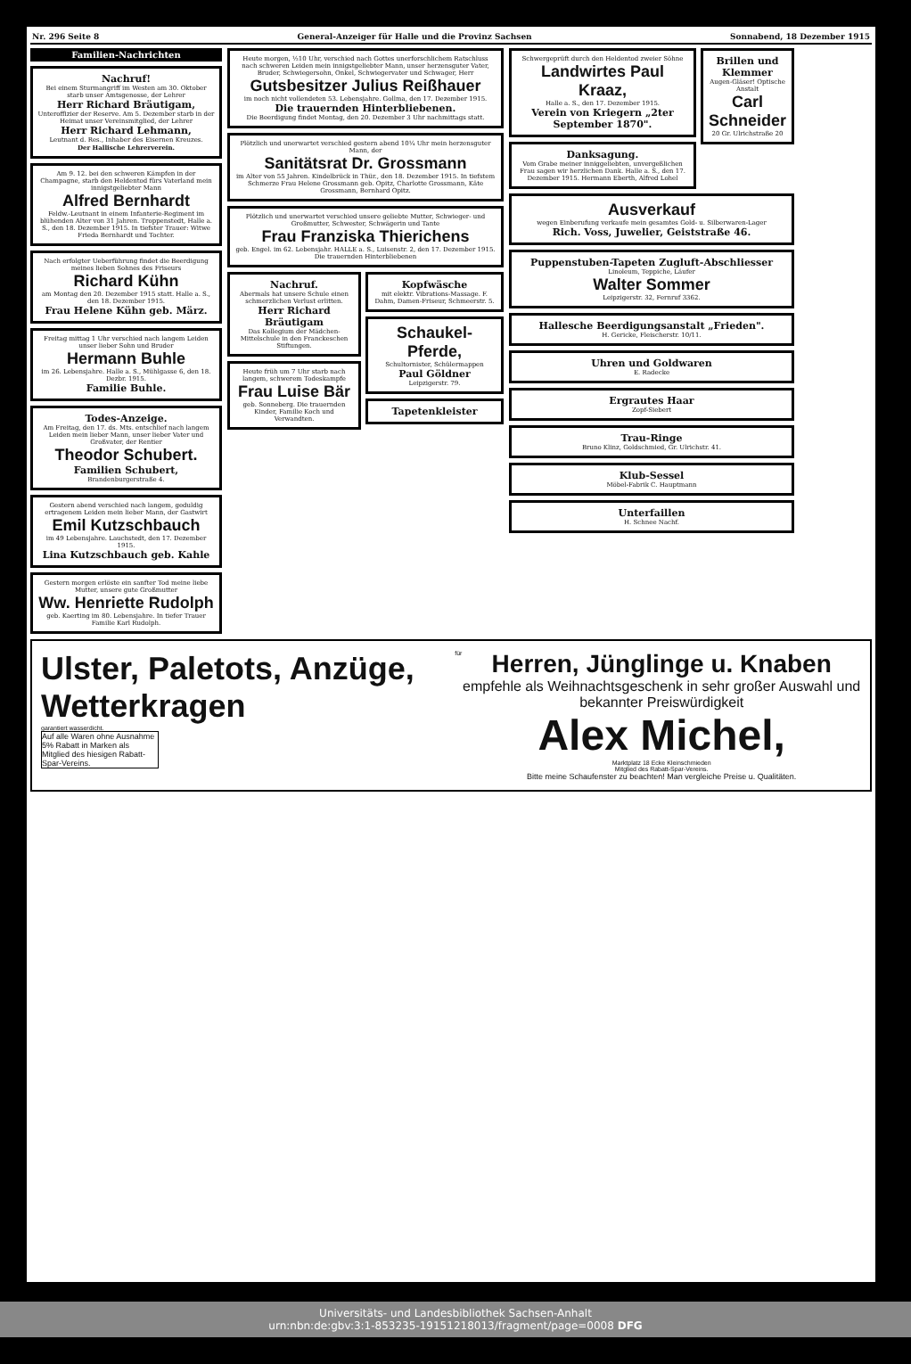Nr. 296 Seite 8 General-Anzeiger für Halle und die Provinz Sachsen Sonnabend, 18 Dezember 1915
Familien-Nachrichten
Nachruf!
Bei einem Sturmangriff im Westen am 30. Oktober starb unser Amtsgenosse, der Lehrer
Herr Richard Bräutigam,
Unteroffizier der Reserve. Am 5. Dezember starb in der Heimat unser Vereinsmitglied, der Lehrer
Herr Richard Lehmann,
Leutnant d. Res., Inhaber des Eisernen Kreuzes.
Der Hallische Lehrerverein.
Am 9. 12. bei den schweren Kämpfen in der Champagne, starb den Heldentod fürs Vaterland mein innigstgeliebter Mann
Alfred Bernhardt
Feldw.-Leutnant in einem Infanterie-Regiment im blühenden Alter von 31 Jahren. Troppenstedt, Halle a. S., den 18. Dezember 1915. In tiefster Trauer: Witwe Frieda Bernhardt und Tochter.
Nach erfolgter Ueberführung findet die Beerdigung meines lieben Sohnes des Friseurs
Richard Kühn
am Montag den 20. Dezember 1915 statt. Halle a. S., den 18. Dezember 1915.
Frau Helene Kühn geb. März.
Freitag mittag 1 Uhr verschied nach langem Leiden unser lieber Sohn und Bruder
Hermann Buhle
im 26. Lebensjahre. Halle a. S., Mühlgasse 6, den 18. Dezbr. 1915.
Familie Buhle.
Todes-Anzeige.
Am Freitag, den 17. ds. Mts. entschlief nach langem Leiden mein lieber Mann, unser lieber Vater und Großvater, der Rentier
Theodor Schubert.
Familien Schubert,
Brandenburgerstraße 4.
Gestern abend verschied nach langem, geduldig ertragenem Leiden mein lieber Mann, der Gastwirt
Emil Kutzschbauch
im 49 Lebensjahre. Lauchstedt, den 17. Dezember 1915.
Lina Kutzschbauch geb. Kahle
Gestern morgen erlöste ein sanfter Tod meine liebe Mutter, unsere gute Großmutter
Ww. Henriette Rudolph
geb. Kaerting im 80. Lebensjahre. In tiefer Trauer Familie Karl Rudolph.
Heute morgen, ½10 Uhr, verschied nach Gottes unerforschlichem Ratschluss nach schweren Leiden mein innigstgeliebter Mann, unser herzensguter Vater, Bruder, Schwiegersohn, Onkel, Schwiegervater und Schwager, Herr
Gutsbesitzer Julius Reißhauer
im noch nicht vollendeten 53. Lebensjahre. Gollma, den 17. Dezember 1915.
Die trauernden Hinterbliebenen.
Die Beerdigung findet Montag, den 20. Dezember 3 Uhr nachmittags statt.
Plötzlich und unerwartet verschied gestern abend 10¼ Uhr mein herzensguter Mann, der
Sanitätsrat Dr. Grossmann
im Alter von 55 Jahren. Kindelbrück in Thür., den 18. Dezember 1915. In tiefstem Schmerze Frau Helene Grossmann geb. Opitz, Charlotte Grossmann, Käte Grossmann, Bernhard Opitz.
Plötzlich und unerwartet verschied unsere geliebte Mutter, Schwieger- und Großmutter, Schwester, Schwägerin und Tante
Frau Franziska Thierichens
geb. Engel. im 62. Lebensjahr. HALLE a. S., Luisenstr. 2, den 17. Dezember 1915. Die trauernden Hinterbliebenen
Nachruf.
Abermals hat unsere Schule einen schmerzlichen Verlust erlitten.
Herr Richard Bräutigam
Das Kollegium der Mädchen-Mittelschule in den Franckeschen Stiftungen.
Heute früh um 7 Uhr starb nach langem, schwerem Todeskampfe
Frau Luise Bär
geb. Sonneberg. Die trauernden Kinder, Familie Koch und Verwandten.
Kopfwäsche
mit elektr. Vibrations-Massage. F. Dahm, Damen-Friseur, Schmeerstr. 5.
Schaukel-Pferde,
Schultornister, Schülermappen
Paul Göldner
Leipzigerstr. 79.
Tapetenkleister
Schwergeprüft durch den Heldentod zweier Söhne
Landwirtes Paul Kraaz,
Halle a. S., den 17. Dezember 1915.
Verein von Kriegern „2ter September 1870".
Danksagung.
Vom Grabe meiner inniggeliebten, unvergeßlichen Frau sagen wir herzlichen Dank. Halle a. S., den 17. Dezember 1915. Hermann Eberth, Alfred Lohel
Brillen und Klemmer
Augen-Gläser! Optische Anstalt
Carl Schneider
20 Gr. Ulrichstraße 20
Ausverkauf
wegen Einberufung verkaufe mein gesamtes Gold- u. Silberwaren-Lager
Rich. Voss, Juwelier, Geiststraße 46.
Puppenstuben-Tapeten Zugluft-Abschliesser
Linoleum, Teppiche, Läufer
Walter Sommer
Leipzigerstr. 32, Fernruf 3362.
Hallesche Beerdigungsanstalt „Frieden".
H. Gericke, Fleischerstr. 10/11.
Uhren und Goldwaren
E. Radecke
Ergrautes Haar
Zopf-Siebert
Trau-Ringe
Bruno Klinz, Goldschmied, Gr. Ulrichstr. 41.
Klub-Sessel
Möbel-Fabrik C. Hauptmann
Unterfaillen
H. Schnee Nachf.
Ulster, Paletots, Anzüge, Wetterkragen
garantiert wasserdicht.
Auf alle Waren ohne Ausnahme 5% Rabatt in Marken als Mitglied des hiesigen Rabatt-Spar-Vereins.
für
Herren, Jünglinge u. Knaben
empfehle als Weihnachtsgeschenk in sehr großer Auswahl und bekannter Preiswürdigkeit
Alex Michel,
Marktplatz 18 Ecke Kleinschmieden
Mitglied des Rabatt-Spar-Vereins.
Bitte meine Schaufenster zu beachten! Man vergleiche Preise u. Qualitäten.
Universitäts- und Landesbibliothek Sachsen-Anhalt
urn:nbn:de:gbv:3:1-853235-19151218013/fragment/page=0008 DFG